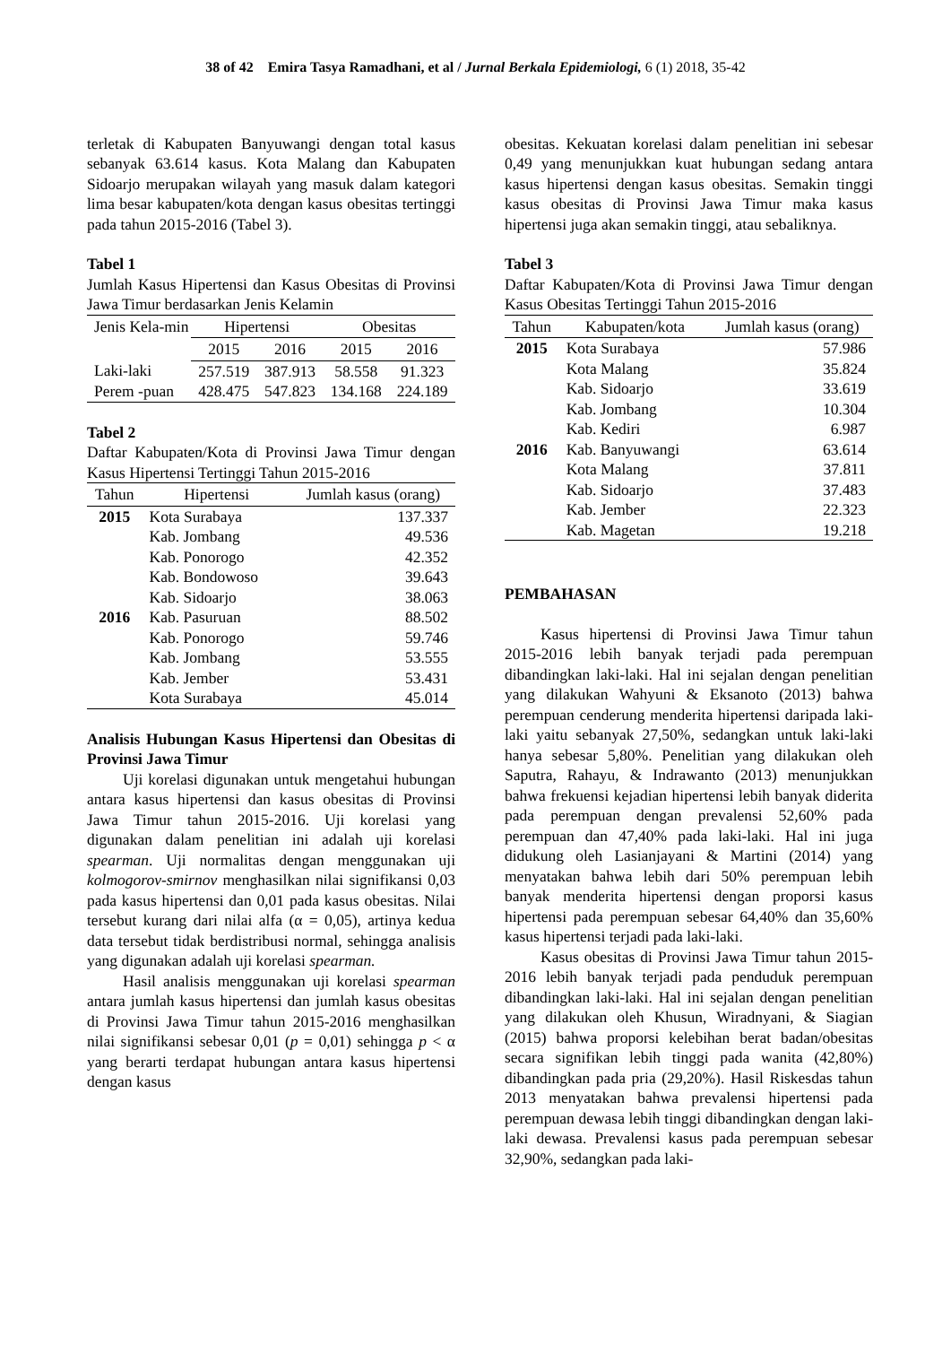38 of 42 Emira Tasya Ramadhani, et al / Jurnal Berkala Epidemiologi, 6 (1) 2018, 35-42
terletak di Kabupaten Banyuwangi dengan total kasus sebanyak 63.614 kasus. Kota Malang dan Kabupaten Sidoarjo merupakan wilayah yang masuk dalam kategori lima besar kabupaten/kota dengan kasus obesitas tertinggi pada tahun 2015-2016 (Tabel 3).
Tabel 1
Jumlah Kasus Hipertensi dan Kasus Obesitas di Provinsi Jawa Timur berdasarkan Jenis Kelamin
| Jenis Kela-min | Hipertensi | | Obesitas | |
| --- | --- | --- | --- | --- |
| | 2015 | 2016 | 2015 | 2016 |
| Laki-laki | 257.519 | 387.913 | 58.558 | 91.323 |
| Perem -puan | 428.475 | 547.823 | 134.168 | 224.189 |
Tabel 2
Daftar Kabupaten/Kota di Provinsi Jawa Timur dengan Kasus Hipertensi Tertinggi Tahun 2015-2016
| Tahun | Hipertensi | Jumlah kasus (orang) |
| --- | --- | --- |
| 2015 | Kota Surabaya | 137.337 |
| | Kab. Jombang | 49.536 |
| | Kab. Ponorogo | 42.352 |
| | Kab. Bondowoso | 39.643 |
| | Kab. Sidoarjo | 38.063 |
| 2016 | Kab. Pasuruan | 88.502 |
| | Kab. Ponorogo | 59.746 |
| | Kab. Jombang | 53.555 |
| | Kab. Jember | 53.431 |
| | Kota Surabaya | 45.014 |
Analisis Hubungan Kasus Hipertensi dan Obesitas di Provinsi Jawa Timur
Uji korelasi digunakan untuk mengetahui hubungan antara kasus hipertensi dan kasus obesitas di Provinsi Jawa Timur tahun 2015-2016. Uji korelasi yang digunakan dalam penelitian ini adalah uji korelasi spearman. Uji normalitas dengan menggunakan uji kolmogorov-smirnov menghasilkan nilai signifikansi 0,03 pada kasus hipertensi dan 0,01 pada kasus obesitas. Nilai tersebut kurang dari nilai alfa (α = 0,05), artinya kedua data tersebut tidak berdistribusi normal, sehingga analisis yang digunakan adalah uji korelasi spearman.
Hasil analisis menggunakan uji korelasi spearman antara jumlah kasus hipertensi dan jumlah kasus obesitas di Provinsi Jawa Timur tahun 2015-2016 menghasilkan nilai signifikansi sebesar 0,01 (p = 0,01) sehingga p < α yang berarti terdapat hubungan antara kasus hipertensi dengan kasus
obesitas. Kekuatan korelasi dalam penelitian ini sebesar 0,49 yang menunjukkan kuat hubungan sedang antara kasus hipertensi dengan kasus obesitas. Semakin tinggi kasus obesitas di Provinsi Jawa Timur maka kasus hipertensi juga akan semakin tinggi, atau sebaliknya.
Tabel 3
Daftar Kabupaten/Kota di Provinsi Jawa Timur dengan Kasus Obesitas Tertinggi Tahun 2015-2016
| Tahun | Kabupaten/kota | Jumlah kasus (orang) |
| --- | --- | --- |
| 2015 | Kota Surabaya | 57.986 |
| | Kota Malang | 35.824 |
| | Kab. Sidoarjo | 33.619 |
| | Kab. Jombang | 10.304 |
| | Kab. Kediri | 6.987 |
| 2016 | Kab. Banyuwangi | 63.614 |
| | Kota Malang | 37.811 |
| | Kab. Sidoarjo | 37.483 |
| | Kab. Jember | 22.323 |
| | Kab. Magetan | 19.218 |
PEMBAHASAN
Kasus hipertensi di Provinsi Jawa Timur tahun 2015-2016 lebih banyak terjadi pada perempuan dibandingkan laki-laki. Hal ini sejalan dengan penelitian yang dilakukan Wahyuni & Eksanoto (2013) bahwa perempuan cenderung menderita hipertensi daripada laki-laki yaitu sebanyak 27,50%, sedangkan untuk laki-laki hanya sebesar 5,80%. Penelitian yang dilakukan oleh Saputra, Rahayu, & Indrawanto (2013) menunjukkan bahwa frekuensi kejadian hipertensi lebih banyak diderita pada perempuan dengan prevalensi 52,60% pada perempuan dan 47,40% pada laki-laki. Hal ini juga didukung oleh Lasianjayani & Martini (2014) yang menyatakan bahwa lebih dari 50% perempuan lebih banyak menderita hipertensi dengan proporsi kasus hipertensi pada perempuan sebesar 64,40% dan 35,60% kasus hipertensi terjadi pada laki-laki.
Kasus obesitas di Provinsi Jawa Timur tahun 2015-2016 lebih banyak terjadi pada penduduk perempuan dibandingkan laki-laki. Hal ini sejalan dengan penelitian yang dilakukan oleh Khusun, Wiradnyani, & Siagian (2015) bahwa proporsi kelebihan berat badan/obesitas secara signifikan lebih tinggi pada wanita (42,80%) dibandingkan pada pria (29,20%). Hasil Riskesdas tahun 2013 menyatakan bahwa prevalensi hipertensi pada perempuan dewasa lebih tinggi dibandingkan dengan laki-laki dewasa. Prevalensi kasus pada perempuan sebesar 32,90%, sedangkan pada laki-